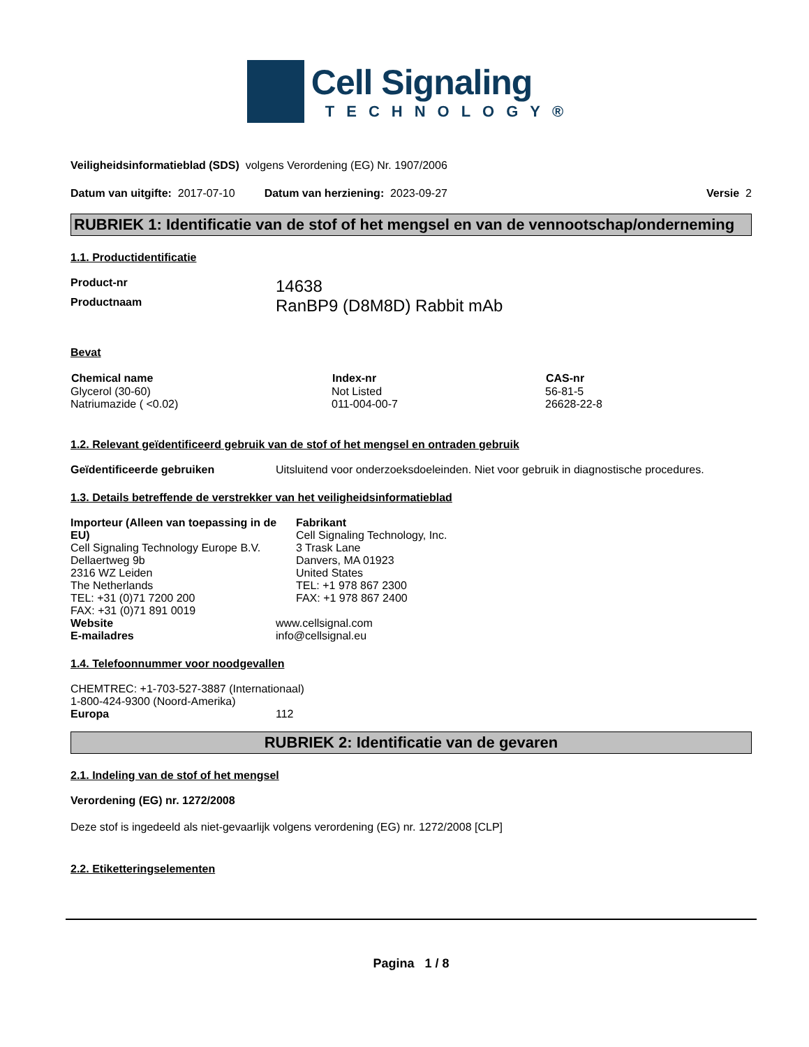Cell Signaling
TECHNOLOGY®
Veiligheidsinformatieblad (SDS) volgens Verordening (EG) Nr. 1907/2006
Datum van uitgifte: 2017-07-10 Datum van herziening: 2023-09-27 Versie 2
RUBRIEK 1: Identificatie van de stof of het mengsel en van de vennootschap/onderneming
1.1. Productidentificatie
| Product-nr | 14638 |
| Productnaam | RanBP9 (D8M8D) Rabbit mAb |
Bevat
| Chemical name | Index-nr | CAS-nr |
| --- | --- | --- |
| Glycerol (30-60) | Not Listed | 56-81-5 |
| Natriumazide ( <0.02) | 011-004-00-7 | 26628-22-8 |
1.2. Relevant geïdentificeerd gebruik van de stof of het mengsel en ontraden gebruik
| Geïdentificeerde gebruiken | Uitsluitend voor onderzoeksdoeleinden. Niet voor gebruik in diagnostische procedures. |
1.3. Details betreffende de verstrekker van het veiligheidsinformatieblad
Importeur (Alleen van toepassing in de EU)
Cell Signaling Technology Europe B.V.
Dellaertweg 9b
2316 WZ Leiden
The Netherlands
TEL: +31 (0)71 7200 200
FAX: +31 (0)71 891 0019
Fabrikant
Cell Signaling Technology, Inc.
3 Trask Lane
Danvers, MA 01923
United States
TEL: +1 978 867 2300
FAX: +1 978 867 2400
| Website | www.cellsignal.com |
| E-mailadres | info@cellsignal.eu |
1.4. Telefoonnummer voor noodgevallen
CHEMTREC: +1-703-527-3887 (Internationaal)
1-800-424-9300 (Noord-Amerika)
| Europa | 112 |
RUBRIEK 2: Identificatie van de gevaren
2.1. Indeling van de stof of het mengsel
Verordening (EG) nr. 1272/2008
Deze stof is ingedeeld als niet-gevaarlijk volgens verordening (EG) nr. 1272/2008 [CLP]
2.2. Etiketteringselementen
Pagina 1 / 8